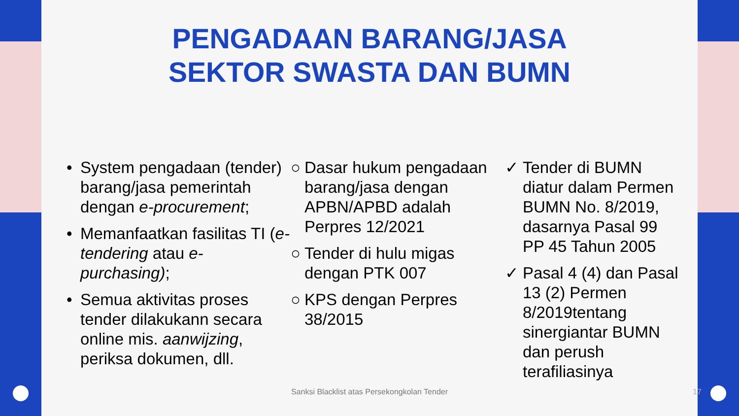PENGADAAN BARANG/JASA
SEKTOR SWASTA DAN BUMN
• System pengadaan (tender) barang/jasa pemerintah dengan e-procurement;
• Memanfaatkan fasilitas TI (e-tendering atau e-purchasing);
• Semua aktivitas proses tender dilakukann secara online mis. aanwijzing, periksa dokumen, dll.
○ Dasar hukum pengadaan barang/jasa dengan APBN/APBD adalah Perpres 12/2021
○ Tender di hulu migas dengan PTK 007
○ KPS dengan Perpres 38/2015
✓ Tender di BUMN diatur dalam Permen BUMN No. 8/2019, dasarnya Pasal 99 PP 45 Tahun 2005
✓ Pasal 4 (4) dan Pasal 13 (2) Permen 8/2019tentang sinergiantar BUMN dan perush terafiliasinya
Sanksi Blacklist atas Persekongkolan Tender 17